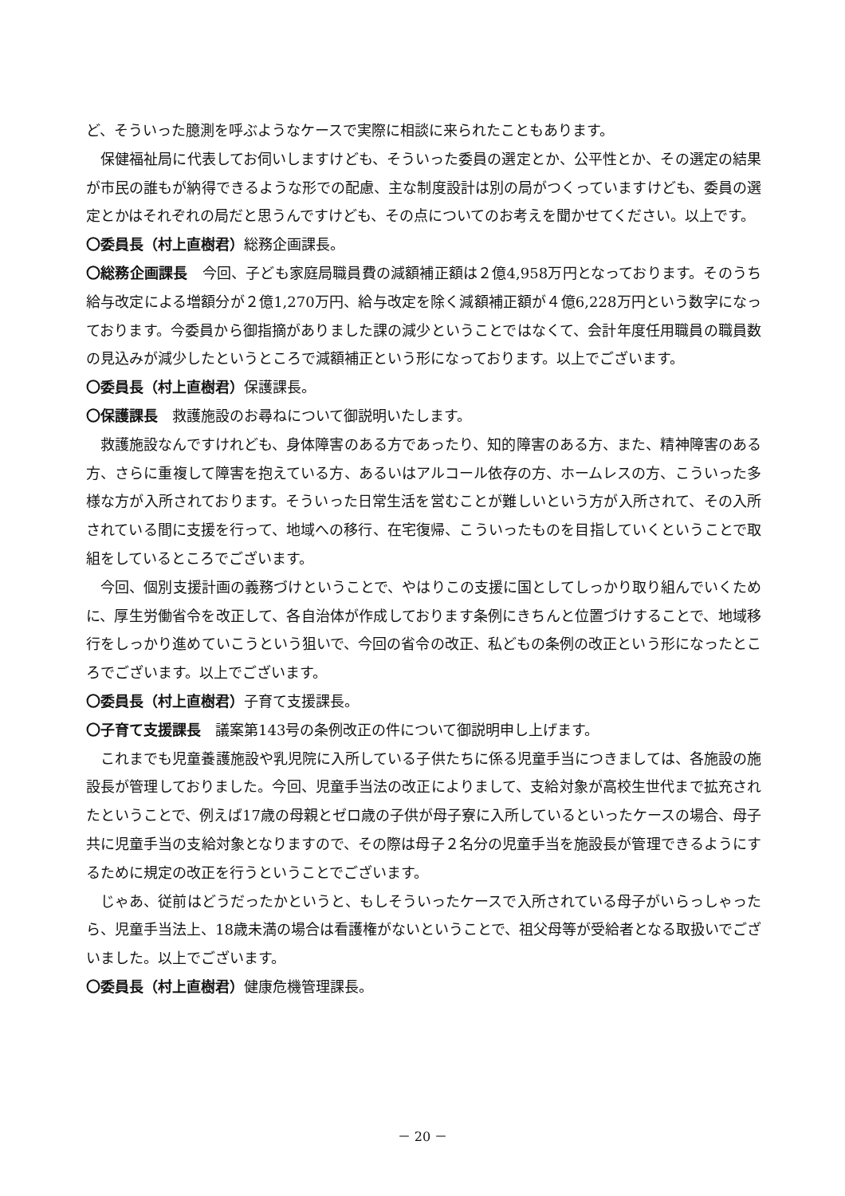ど、そういった臆測を呼ぶようなケースで実際に相談に来られたこともあります。
保健福祉局に代表してお伺いしますけども、そういった委員の選定とか、公平性とか、その選定の結果が市民の誰もが納得できるような形での配慮、主な制度設計は別の局がつくっていますけども、委員の選定とかはそれぞれの局だと思うんですけども、その点についてのお考えを聞かせてください。以上です。
〇委員長（村上直樹君）総務企画課長。
〇総務企画課長　今回、子ども家庭局職員費の減額補正額は２億4,958万円となっております。そのうち給与改定による増額分が２億1,270万円、給与改定を除く減額補正額が４億6,228万円という数字になっております。今委員から御指摘がありました課の減少ということではなくて、会計年度任用職員の職員数の見込みが減少したというところで減額補正という形になっております。以上でございます。
〇委員長（村上直樹君）保護課長。
〇保護課長　救護施設のお尋ねについて御説明いたします。
救護施設なんですけれども、身体障害のある方であったり、知的障害のある方、また、精神障害のある方、さらに重複して障害を抱えている方、あるいはアルコール依存の方、ホームレスの方、こういった多様な方が入所されております。そういった日常生活を営むことが難しいという方が入所されて、その入所されている間に支援を行って、地域への移行、在宅復帰、こういったものを目指していくということで取組をしているところでございます。
今回、個別支援計画の義務づけということで、やはりこの支援に国としてしっかり取り組んでいくために、厚生労働省令を改正して、各自治体が作成しております条例にきちんと位置づけすることで、地域移行をしっかり進めていこうという狙いで、今回の省令の改正、私どもの条例の改正という形になったところでございます。以上でございます。
〇委員長（村上直樹君）子育て支援課長。
〇子育て支援課長　議案第143号の条例改正の件について御説明申し上げます。
これまでも児童養護施設や乳児院に入所している子供たちに係る児童手当につきましては、各施設の施設長が管理しておりました。今回、児童手当法の改正によりまして、支給対象が高校生世代まで拡充されたということで、例えば17歳の母親とゼロ歳の子供が母子寮に入所しているといったケースの場合、母子共に児童手当の支給対象となりますので、その際は母子２名分の児童手当を施設長が管理できるようにするために規定の改正を行うということでございます。
じゃあ、従前はどうだったかというと、もしそういったケースで入所されている母子がいらっしゃったら、児童手当法上、18歳未満の場合は看護権がないということで、祖父母等が受給者となる取扱いでございました。以上でございます。
〇委員長（村上直樹君）健康危機管理課長。
－ 20 －